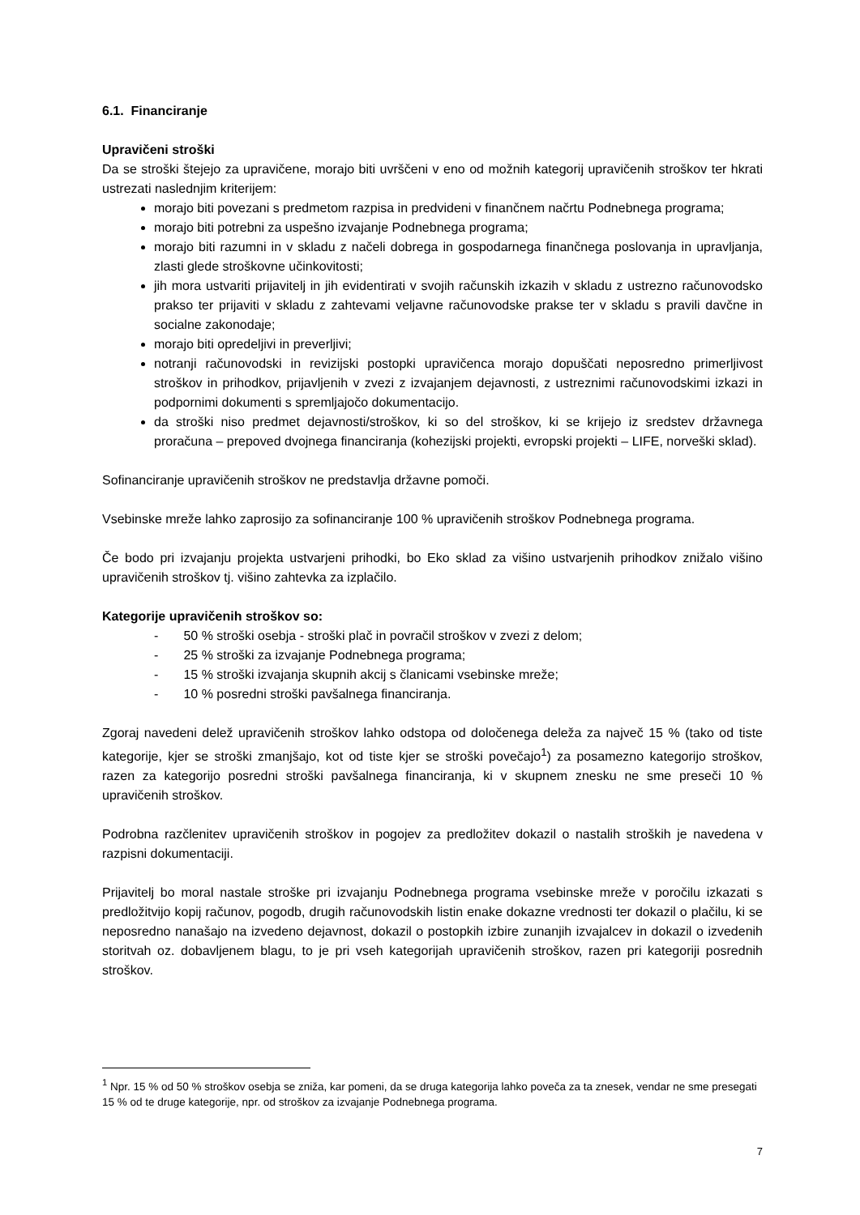6.1. Financiranje
Upravičeni stroški
Da se stroški štejejo za upravičene, morajo biti uvrščeni v eno od možnih kategorij upravičenih stroškov ter hkrati ustrezati naslednjim kriterijem:
morajo biti povezani s predmetom razpisa in predvideni v finančnem načrtu Podnebnega programa;
morajo biti potrebni za uspešno izvajanje Podnebnega programa;
morajo biti razumni in v skladu z načeli dobrega in gospodarnega finančnega poslovanja in upravljanja, zlasti glede stroškovne učinkovitosti;
jih mora ustvariti prijavitelj in jih evidentirati v svojih računskih izkazih v skladu z ustrezno računovodsko prakso ter prijaviti v skladu z zahtevami veljavne računovodske prakse ter v skladu s pravili davčne in socialne zakonodaje;
morajo biti opredeljivi in preverljivi;
notranji računovodski in revizijski postopki upravičenca morajo dopuščati neposredno primerljivost stroškov in prihodkov, prijavljenih v zvezi z izvajanjem dejavnosti, z ustreznimi računovodskimi izkazi in podpornimi dokumenti s spremljajočo dokumentacijo.
da stroški niso predmet dejavnosti/stroškov, ki so del stroškov, ki se krijejo iz sredstev državnega proračuna – prepoved dvojnega financiranja (kohezijski projekti, evropski projekti – LIFE, norveški sklad).
Sofinanciranje upravičenih stroškov ne predstavlja državne pomoči.
Vsebinske mreže lahko zaprosijo za sofinanciranje 100 % upravičenih stroškov Podnebnega programa.
Če bodo pri izvajanju projekta ustvarjeni prihodki, bo Eko sklad za višino ustvarjenih prihodkov znižalo višino upravičenih stroškov tj. višino zahtevka za izplačilo.
Kategorije upravičenih stroškov so:
- 50 % stroški osebja - stroški plač in povračil stroškov v zvezi z delom;
- 25 % stroški za izvajanje Podnebnega programa;
- 15 % stroški izvajanja skupnih akcij s članicami vsebinske mreže;
- 10 % posredni stroški pavšalnega financiranja.
Zgoraj navedeni delež upravičenih stroškov lahko odstopa od določenega deleža za največ 15 % (tako od tiste kategorije, kjer se stroški zmanjšajo, kot od tiste kjer se stroški povečajo<sup>1</sup>) za posamezno kategorijo stroškov, razen za kategorijo posredni stroški pavšalnega financiranja, ki v skupnem znesku ne sme preseči 10 % upravičenih stroškov.
Podrobna razčlenitev upravičenih stroškov in pogojev za predložitev dokazil o nastalih stroških je navedena v razpisni dokumentaciji.
Prijavitelj bo moral nastale stroške pri izvajanju Podnebnega programa vsebinske mreže v poročilu izkazati s predložitvijo kopij računov, pogodb, drugih računovodskih listin enake dokazne vrednosti ter dokazil o plačilu, ki se neposredno nanašajo na izvedeno dejavnost, dokazil o postopkih izbire zunanjih izvajalcev in dokazil o izvedenih storitvah oz. dobavljenem blagu, to je pri vseh kategorijah upravičenih stroškov, razen pri kategoriji posrednih stroškov.
<sup>1</sup> Npr. 15 % od 50 % stroškov osebja se zniža, kar pomeni, da se druga kategorija lahko poveča za ta znesek, vendar ne sme presegati 15 % od te druge kategorije, npr. od stroškov za izvajanje Podnebnega programa.
7